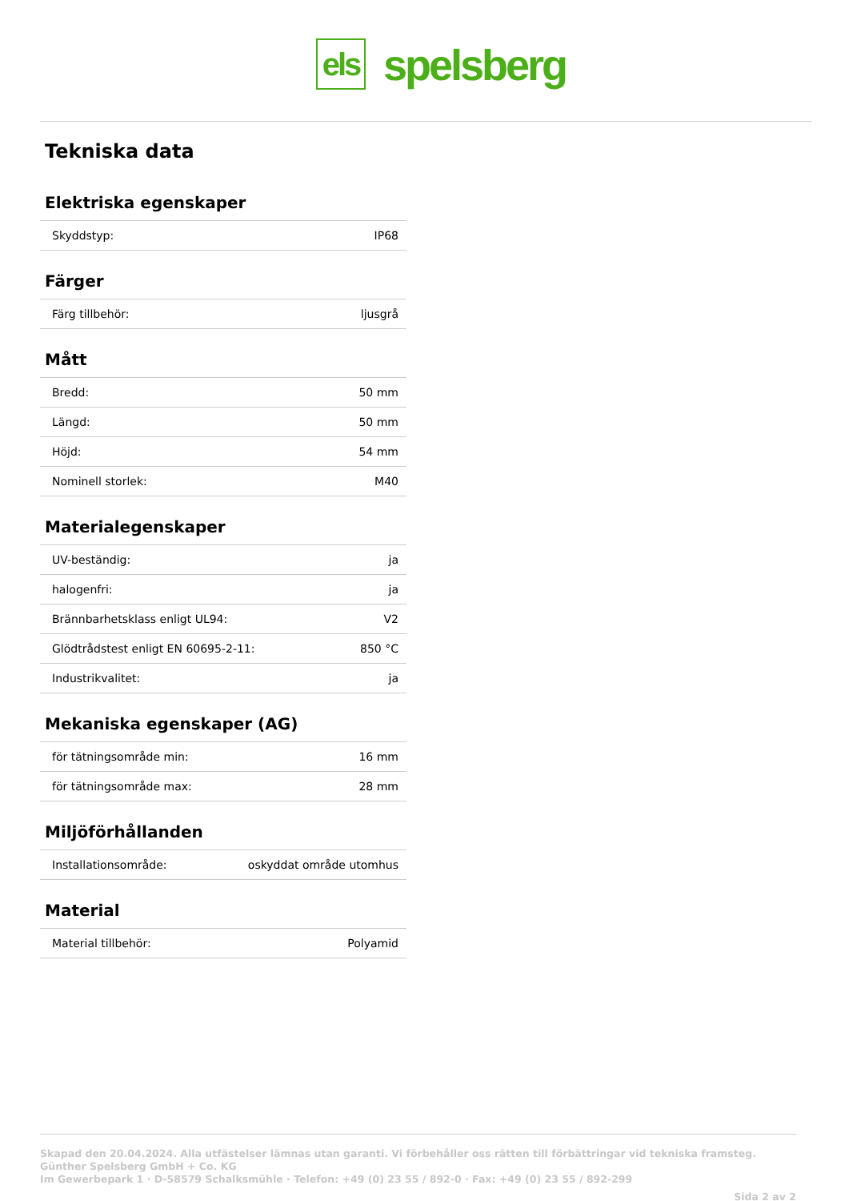els
spelsberg
Tekniska data
Elektriska egenskaper
| Skyddstyp: | IP68 |
Färger
| Färg tillbehör: | ljusgrå |
Mått
| Bredd: | 50 mm |
| Längd: | 50 mm |
| Höjd: | 54 mm |
| Nominell storlek: | M40 |
Materialegenskaper
| UV-beständig: | ja |
| halogenfri: | ja |
| Brännbarhetsklass enligt UL94: | V2 |
| Glödtrådstest enligt EN 60695-2-11: | 850 °C |
| Industrikvalitet: | ja |
Mekaniska egenskaper (AG)
| för tätningsområde min: | 16 mm |
| för tätningsområde max: | 28 mm |
Miljöförhållanden
| Installationsområde: | oskyddat område utomhus |
Material
| Material tillbehör: | Polyamid |
Skapad den 20.04.2024. Alla utfästelser lämnas utan garanti. Vi förbehåller oss rätten till förbättringar vid tekniska framsteg.
Günther Spelsberg GmbH + Co. KG
Im Gewerbepark 1 · D-58579 Schalksmühle · Telefon: +49 (0) 23 55 / 892-0 · Fax: +49 (0) 23 55 / 892-299
Sida 2 av 2